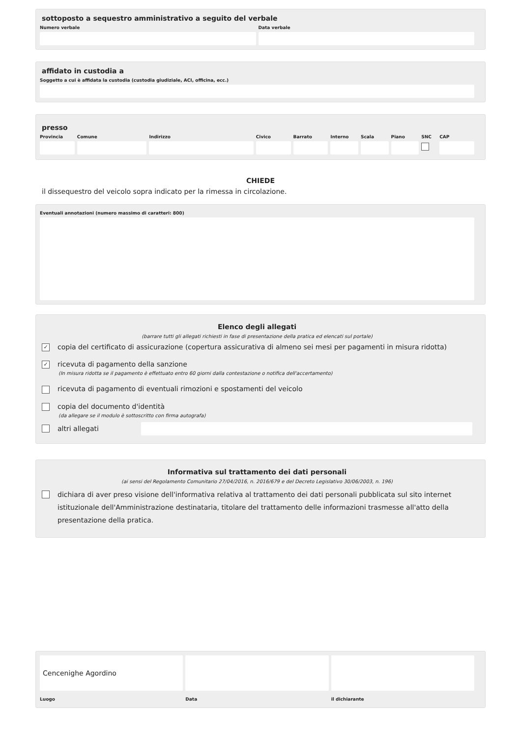sottoposto a sequestro amministrativo a seguito del verbale
Numero verbale Data verbale
affidato in custodia a
Soggetto a cui è affidata la custodia (custodia giudiziale, ACI, officina, ecc.)
presso
Provincia Comune Indirizzo Civico Barrato Interno Scala Piano SNC CAP
CHIEDE
il dissequestro del veicolo sopra indicato per la rimessa in circolazione.
Eventuali annotazioni (numero massimo di caratteri: 800)
Elenco degli allegati
(barrare tutti gli allegati richiesti in fase di presentazione della pratica ed elencati sul portale)
✓ copia del certificato di assicurazione (copertura assicurativa di almeno sei mesi per pagamenti in misura ridotta)
✓ ricevuta di pagamento della sanzione
(In misura ridotta se il pagamento è effettuato entro 60 giorni dalla contestazione o notifica dell'accertamento)
ricevuta di pagamento di eventuali rimozioni e spostamenti del veicolo
copia del documento d'identità
(da allegare se il modulo è sottoscritto con firma autografa)
altri allegati
Informativa sul trattamento dei dati personali
(ai sensi del Regolamento Comunitario 27/04/2016, n. 2016/679 e del Decreto Legislativo 30/06/2003, n. 196)
dichiara di aver preso visione dell'informativa relativa al trattamento dei dati personali pubblicata sul sito internet istituzionale dell'Amministrazione destinataria, titolare del trattamento delle informazioni trasmesse all'atto della presentazione della pratica.
Cencenighe Agordino
Luogo
Data il dichiarante